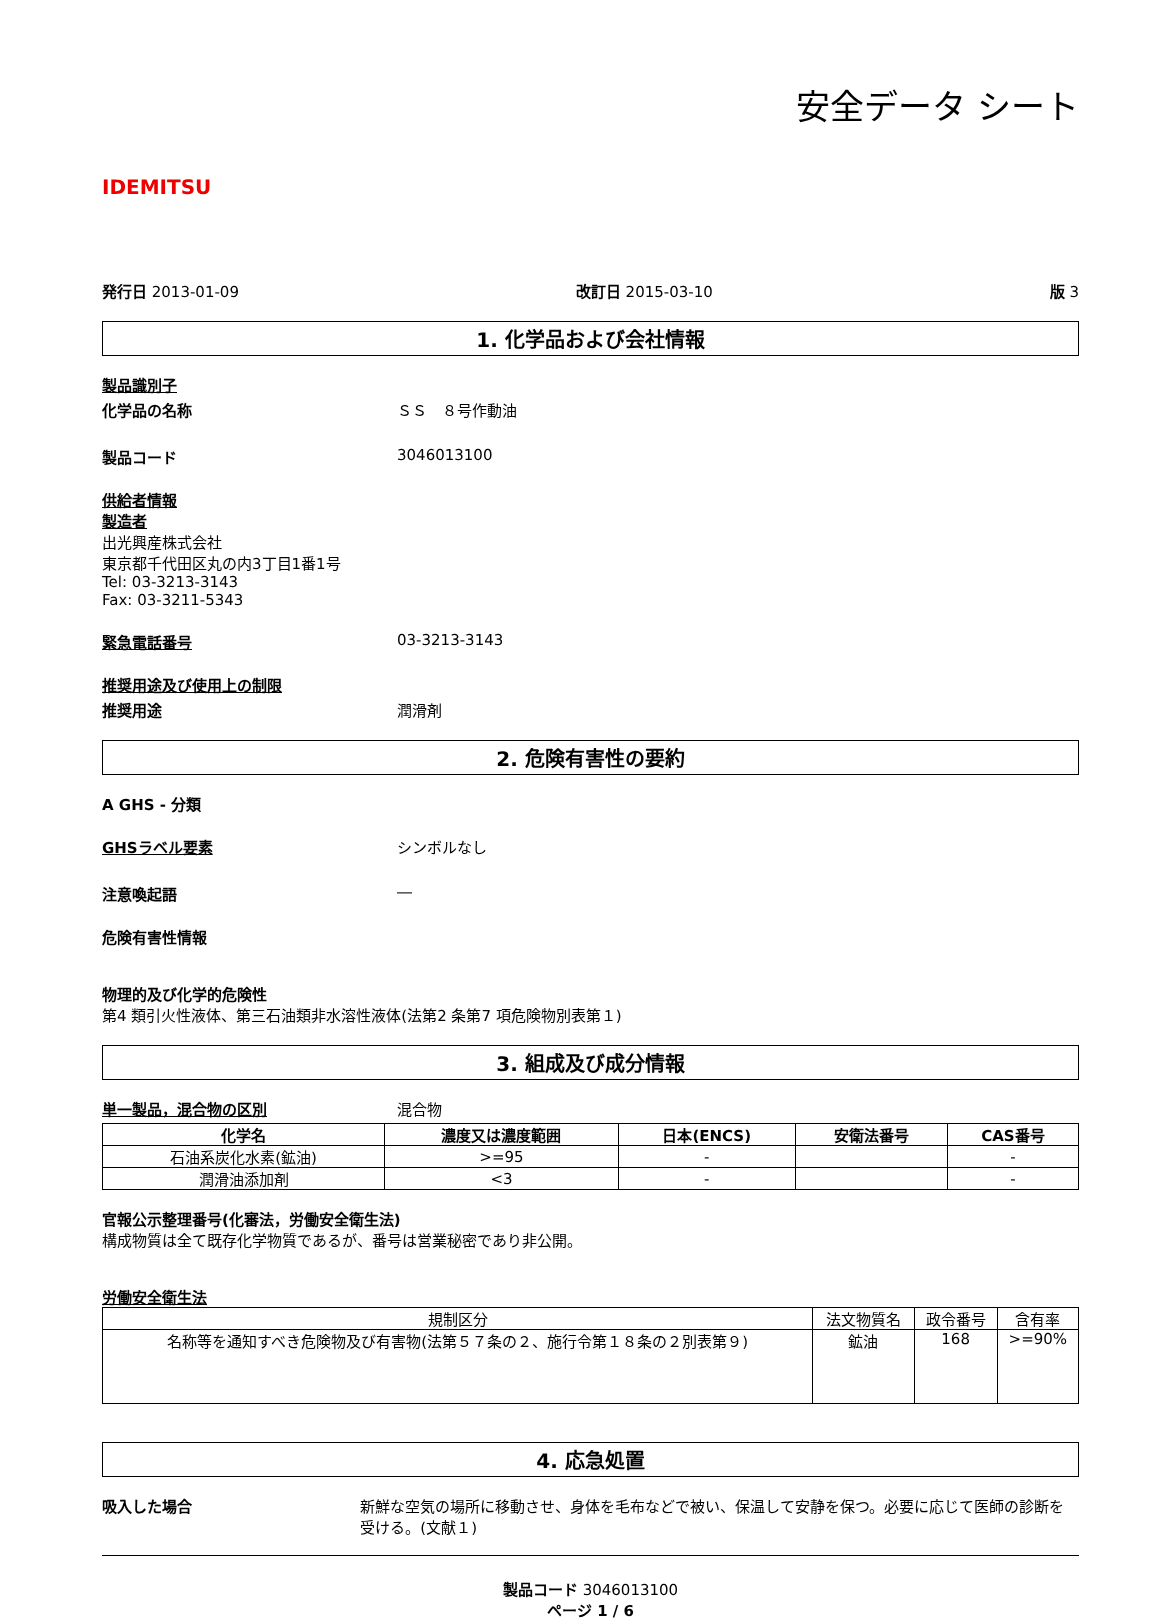IDEMITSU
安全データ シート
発行日 2013-01-09 改訂日 2015-03-10 版 3
1. 化学品および会社情報
製品識別子
化学品の名称 ＳＳ　８号作動油
製品コード 3046013100
供給者情報
製造者
出光興産株式会社
東京都千代田区丸の内3丁目1番1号
Tel: 03-3213-3143
Fax: 03-3211-5343
緊急電話番号 03-3213-3143
推奨用途及び使用上の制限
推奨用途 潤滑剤
2. 危険有害性の要約
A GHS - 分類
GHSラベル要素 シンボルなし
注意喚起語 ―
危険有害性情報
物理的及び化学的危険性
第4 類引火性液体、第三石油類非水溶性液体(法第2 条第7 項危険物別表第１)
3. 組成及び成分情報
単一製品，混合物の区別 混合物
| 化学名 | 濃度又は濃度範囲 | 日本(ENCS) | 安衛法番号 | CAS番号 |
| --- | --- | --- | --- | --- |
| 石油系炭化水素(鉱油) | >=95 | - | | - |
| 潤滑油添加剤 | <3 | - | | - |
官報公示整理番号(化審法，労働安全衛生法)
構成物質は全て既存化学物質であるが、番号は営業秘密であり非公開。
労働安全衛生法
| 規制区分 | 法文物質名 | 政令番号 | 含有率 |
| 名称等を通知すべき危険物及び有害物(法第５７条の２、施行令第１８条の２別表第９) | 鉱油 | 168 | >=90% |
4. 応急処置
吸入した場合 新鮮な空気の場所に移動させ、身体を毛布などで被い、保温して安静を保つ。必要に応じて医師の診断を受ける。(文献１)
製品コード 3046013100
ページ 1 / 6